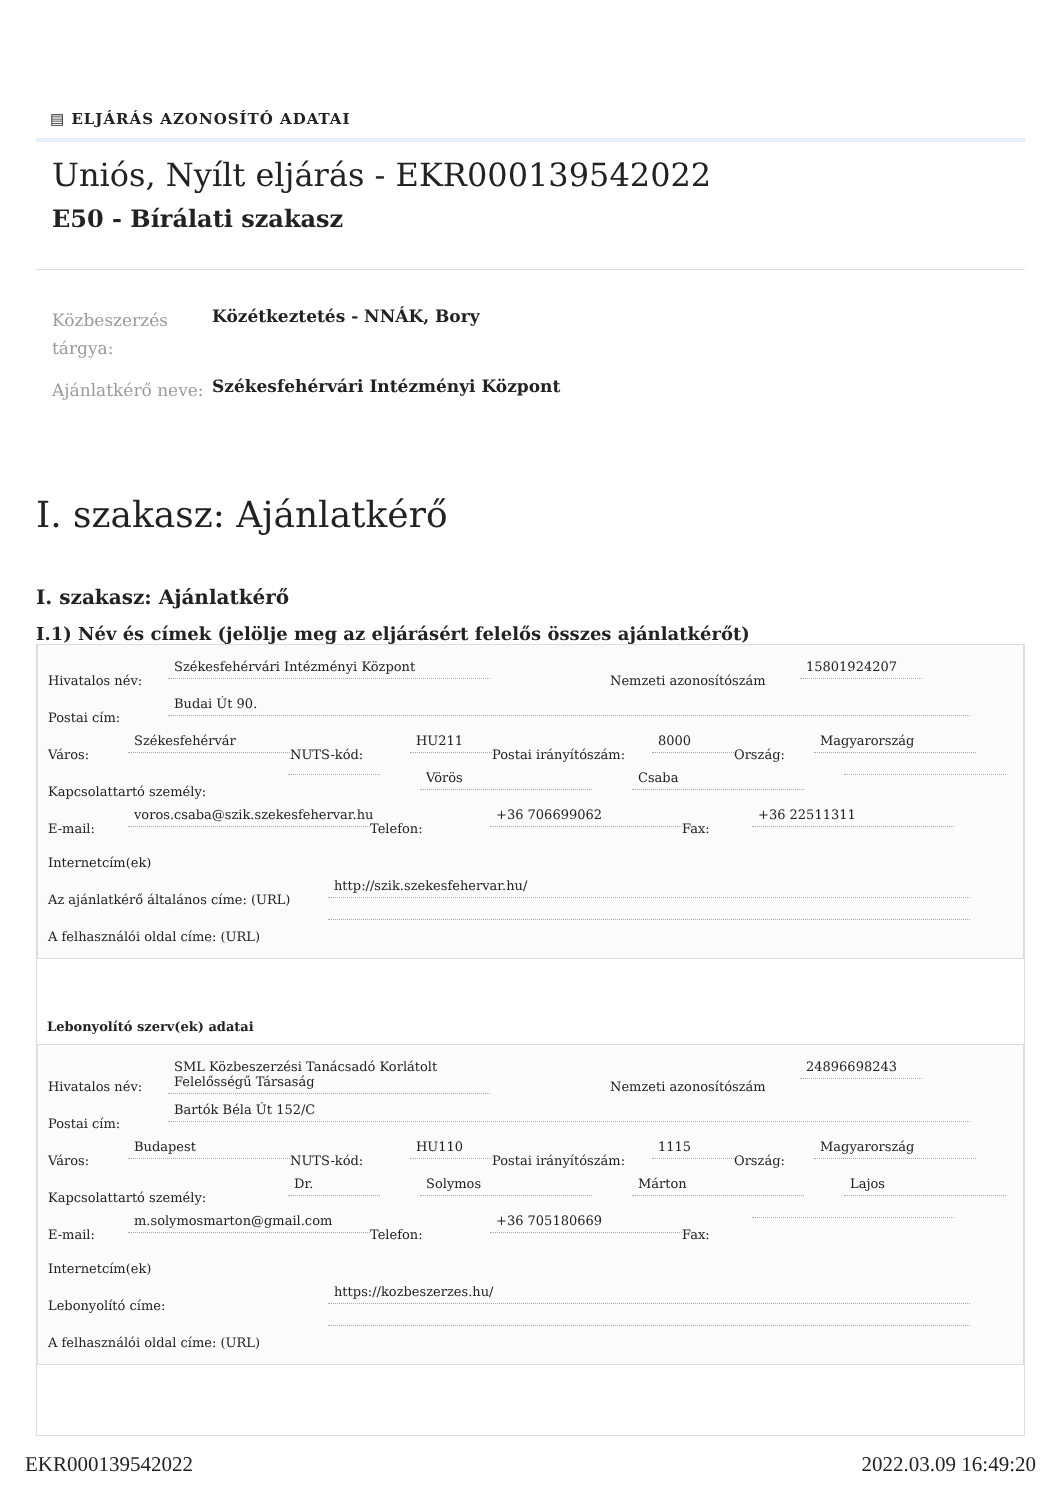▤ ELJÁRÁS AZONOSÍTÓ ADATAI
Uniós, Nyílt eljárás - EKR000139542022
E50 - Bírálati szakasz
Közbeszerzés tárgya:
Közétkeztetés - NNÁK, Bory
Ajánlatkérő neve:
Székesfehérvári Intézményi Központ
I. szakasz: Ajánlatkérő
I. szakasz: Ajánlatkérő
I.1) Név és címek (jelölje meg az eljárásért felelős összes ajánlatkérőt)
Hivatalos név: Székesfehérvári Intézményi Központ Nemzeti azonosítószám 15801924207
Postai cím: Budai Út 90.
Város: Székesfehérvár NUTS-kód: HU211 Postai irányítószám: 8000 Ország: Magyarország
Kapcsolattartó személy: Vörös Csaba
E-mail: voros.csaba@szik.szekesfehervar.hu Telefon: +36 706699062 Fax: +36 22511311
Internetcím(ek)
Az ajánlatkérő általános címe: (URL) http://szik.szekesfehervar.hu/
A felhasználói oldal címe: (URL)
Lebonyolító szerv(ek) adatai
Hivatalos név: SML Közbeszerzési Tanácsadó Korlátolt Felelősségű Társaság Nemzeti azonosítószám 24896698243
Postai cím: Bartók Béla Út 152/C
Város: Budapest NUTS-kód: HU110 Postai irányítószám: 1115 Ország: Magyarország
Kapcsolattartó személy: Dr. Solymos Márton Lajos
E-mail: m.solymosmarton@gmail.com Telefon: +36 705180669 Fax:
Internetcím(ek)
Lebonyolító címe: https://kozbeszerzes.hu/
A felhasználói oldal címe: (URL)
EKR000139542022 2022.03.09 16:49:20